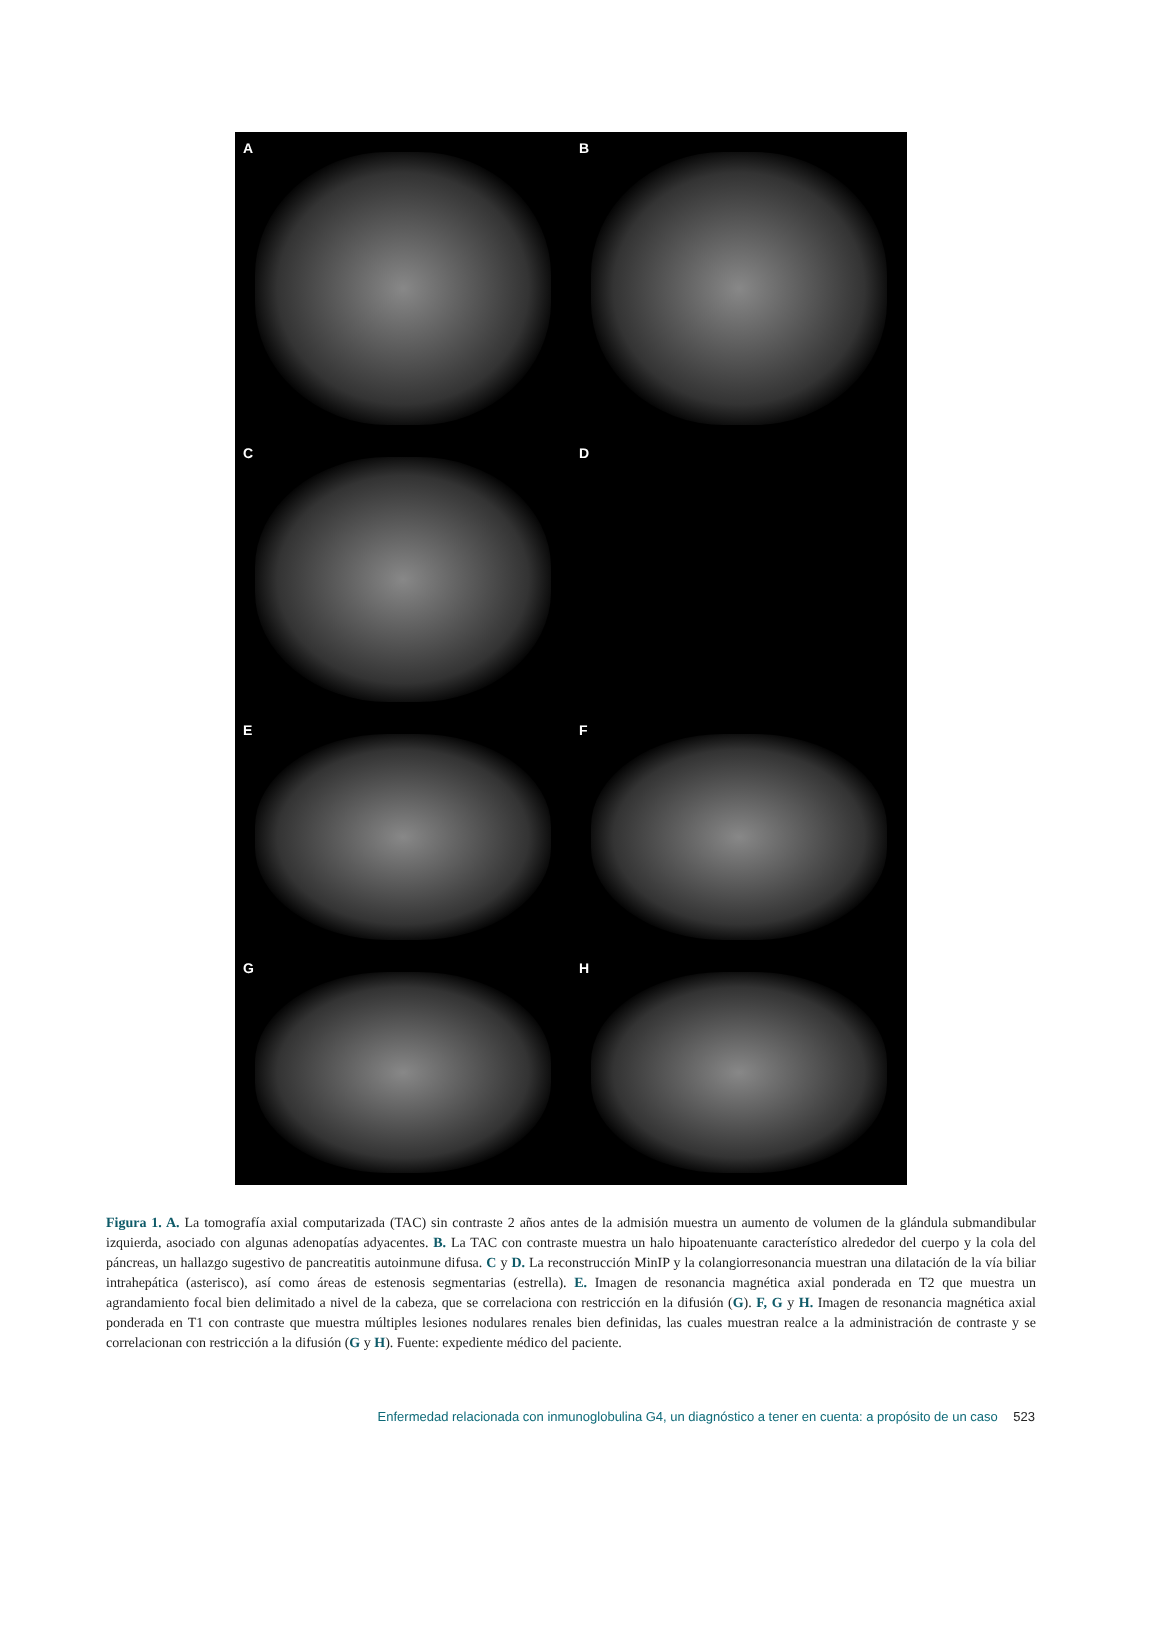A
B
C
D
E
F
G
H
Figura 1. A. La tomografía axial computarizada (TAC) sin contraste 2 años antes de la admisión muestra un aumento de volumen de la glándula submandibular izquierda, asociado con algunas adenopatías adyacentes. B. La TAC con contraste muestra un halo hipoatenuante característico alrededor del cuerpo y la cola del páncreas, un hallazgo sugestivo de pancreatitis autoinmune difusa. C y D. La reconstrucción MinIP y la colangiorresonancia muestran una dilatación de la vía biliar intrahepática (asterisco), así como áreas de estenosis segmentarias (estrella). E. Imagen de resonancia magnética axial ponderada en T2 que muestra un agrandamiento focal bien delimitado a nivel de la cabeza, que se correlaciona con restricción en la difusión (G). F, G y H. Imagen de resonancia magnética axial ponderada en T1 con contraste que muestra múltiples lesiones nodulares renales bien definidas, las cuales muestran realce a la administración de contraste y se correlacionan con restricción a la difusión (G y H). Fuente: expediente médico del paciente.
Enfermedad relacionada con inmunoglobulina G4, un diagnóstico a tener en cuenta: a propósito de un caso 523